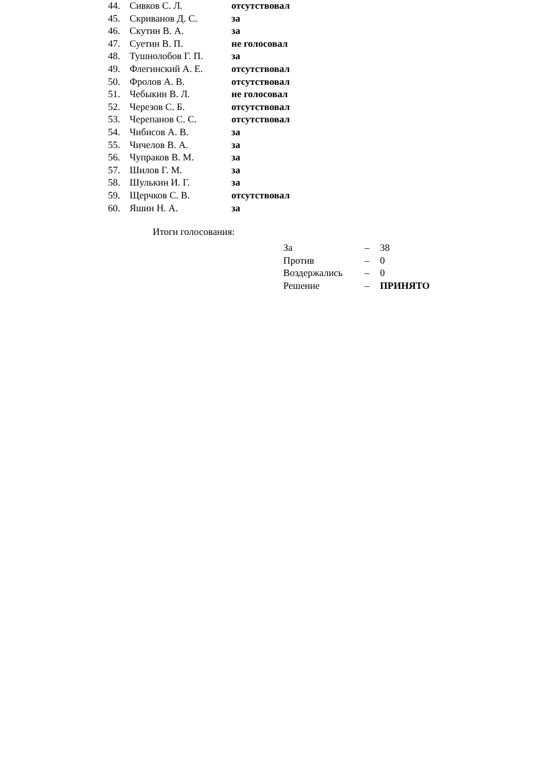| 44. | Сивков С. Л. | отсутствовал |
| 45. | Скриванов Д. С. | за |
| 46. | Скутин В. А. | за |
| 47. | Суетин В. П. | не голосовал |
| 48. | Тушнолобов Г. П. | за |
| 49. | Флегинский А. Е. | отсутствовал |
| 50. | Фролов А. В. | отсутствовал |
| 51. | Чебыкин В. Л. | не голосовал |
| 52. | Черезов С. Б. | отсутствовал |
| 53. | Черепанов С. С. | отсутствовал |
| 54. | Чибисов А. В. | за |
| 55. | Чичелов В. А. | за |
| 56. | Чупраков В. М. | за |
| 57. | Шилов Г. М. | за |
| 58. | Шулькин И. Г. | за |
| 59. | Щерчков С. В. | отсутствовал |
| 60. | Яшин Н. А. | за |
Итоги голосования:
| За | – | 38 |
| Против | – | 0 |
| Воздержались | – | 0 |
| Решение | – | ПРИНЯТО |